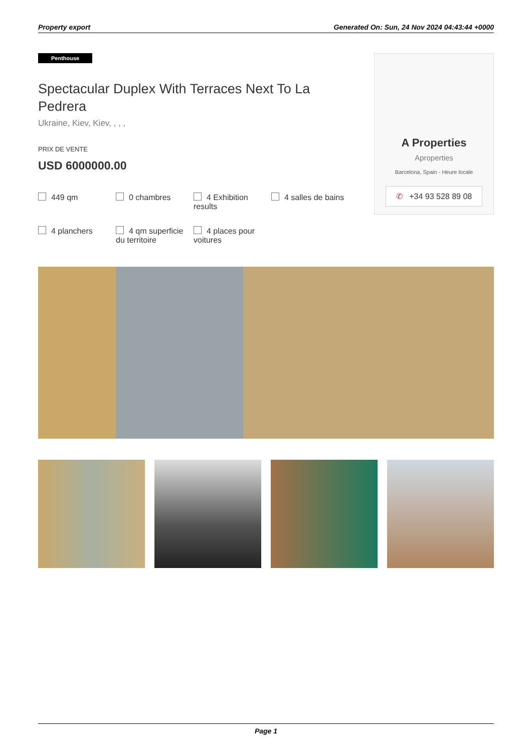Property export Generated On: Sun, 24 Nov 2024 04:43:44 +0000
Penthouse
Spectacular Duplex With Terraces Next To La Pedrera
Ukraine, Kiev, Kiev, , , ,
PRIX DE VENTE
USD 6000000.00
449 qm
0 chambres
4 Exhibition results
4 salles de bains
4 planchers
4 qm superficie du territoire
4 places pour voitures
A Properties
Aproperties
Barcelona, Spain - Heure locale
✆ +34 93 528 89 08
Page 1